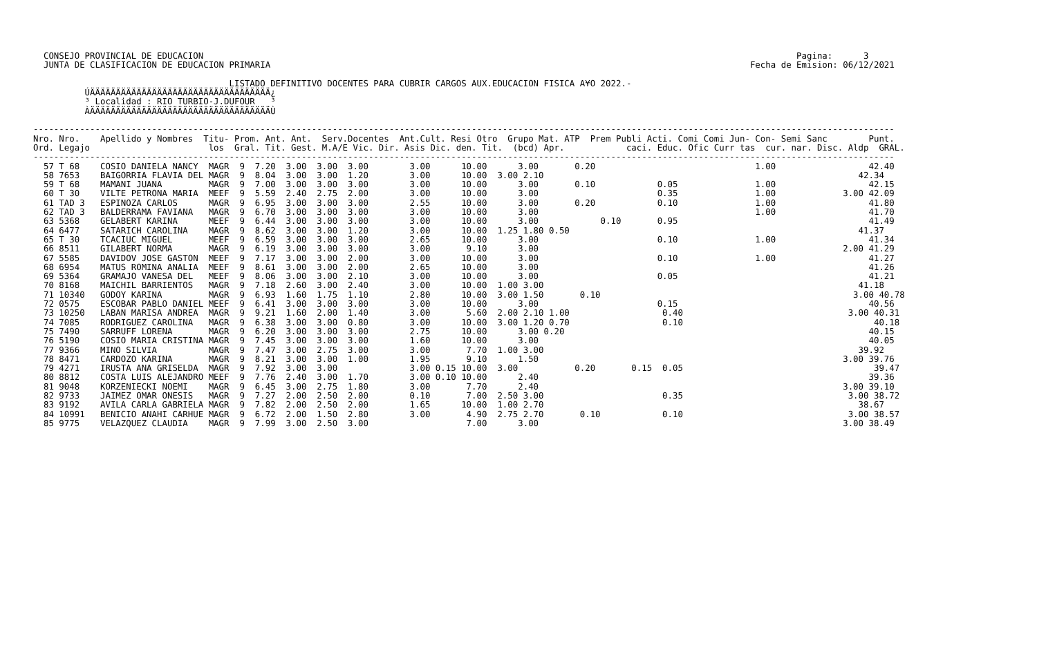CONSEJO PROVINCIAL DE EDUCACION                                                                                                                   Pagina:      3
  JUNTA DE CLASIFICACION DE EDUCACION PRIMARIA                                                                                             Fecha de Emision: 06/12/2021

                                      LISTADO DEFINITIVO DOCENTES PARA CUBRIR CARGOS AUX.EDUCACION FISICA A¥O 2022.-
          ÚÄÄÄÄÄÄÄÄÄÄÄÄÄÄÄÄÄÄÄÄÄÄÄÄÄÄÄÄÄÄÄÄÄÄÄ¿
          ³ Localidad : RIO TURBIO-J.DUFOUR   ³
          ÀÄÄÄÄÄÄÄÄÄÄÄÄÄÄÄÄÄÄÄÄÄÄÄÄÄÄÄÄÄÄÄÄÄÄÄÙ

-----------------------------------------------------------------------------------------------------------------------------------------------------------------------
Nro. Nro.    Apellido y Nombres  Titu- Prom. Ant. Ant.  Serv.Docentes  Ant.Cult. Resi Otro  Grupo Mat. ATP  Prem Publi Acti. Comi Comi Jun- Con- Semi Sanc        Punt.
Ord. Legajo                       los  Gral. Tit. Gest. M.A/E Vic. Dir. Asis Dic. den. Tit.  (bcd) Apr.            caci. Educ. Ofic Curr tas  cur. nar. Disc. Aldp  GRAL.
-----------------------------------------------------------------------------------------------------------------------------------------------------------------------
  57 T 68    COSIO DANIELA NANCY  MAGR  9  7.20  3.00  3.00  3.00        3.00      10.00      3.00       0.20                               1.00                  42.40
  58 7653    BAIGORRIA FLAVIA DEL MAGR  9  8.04  3.00  3.00  1.20        3.00      10.00  3.00 2.10                                                             42.34
  59 T 68    MAMANI JUANA         MAGR  9  7.00  3.00  3.00  3.00        3.00      10.00      3.00       0.10            0.05               1.00                  42.15
  60 T 30    VILTE PETRONA MARIA  MEEF  9  5.59  2.40  2.75  2.00        3.00      10.00      3.00                       0.35               1.00             3.00 42.09
  61 TAD 3   ESPINOZA CARLOS      MAGR  9  6.95  3.00  3.00  3.00        2.55      10.00      3.00       0.20            0.10               1.00                  41.80
  62 TAD 3   BALDERRAMA FAVIANA   MAGR  9  6.70  3.00  3.00  3.00        3.00      10.00      3.00                                          1.00                  41.70
  63 5368    GELABERT KARINA      MEEF  9  6.44  3.00  3.00  3.00        3.00      10.00      3.00            0.10       0.95                                     41.49
  64 6477    SATARICH CAROLINA    MAGR  9  8.62  3.00  3.00  1.20        3.00      10.00  1.25 1.80 0.50                                                        41.37
  65 T 30    TCACIUC MIGUEL       MEEF  9  6.59  3.00  3.00  3.00        2.65      10.00      3.00                       0.10               1.00                  41.34
  66 8511    GILABERT NORMA       MAGR  9  6.19  3.00  3.00  3.00        3.00       9.10      3.00                                                           2.00 41.29
  67 5585    DAVIDOV JOSE GASTON  MEEF  9  7.17  3.00  3.00  2.00        3.00      10.00      3.00                       0.10               1.00                  41.27
  68 6954    MATUS ROMINA ANALIA  MEEF  9  8.61  3.00  3.00  2.00        2.65      10.00      3.00                                                                41.26
  69 5364    GRAMAJO VANESA DEL   MEEF  9  8.06  3.00  3.00  2.10        3.00      10.00      3.00                       0.05                                     41.21
  70 8168    MAICHIL BARRIENTOS   MAGR  9  7.18  2.60  3.00  2.40        3.00      10.00  1.00 3.00                                                             41.18
  71 10340   GODOY KARINA         MAGR  9  6.93  1.60  1.75  1.10        2.80      10.00  3.00 1.50       0.10                                                 3.00 40.78
  72 0575    ESCOBAR PABLO DANIEL MEEF  9  6.41  3.00  3.00  3.00        3.00      10.00      3.00                       0.15                                     40.56
  73 10250   LABAN MARISA ANDREA  MAGR  9  9.21  1.60  2.00  1.40        3.00       5.60  2.00 2.10 1.00                  0.40                                3.00 40.31
  74 7085    RODRIGUEZ CAROLINA   MAGR  9  6.38  3.00  3.00  0.80        3.00      10.00  3.00 1.20 0.70                  0.10                                     40.18
  75 7490    SARRUFF LORENA       MAGR  9  6.20  3.00  3.00  3.00        2.75      10.00      3.00 0.20                                                           40.15
  76 5190    COSIO MARIA CRISTINA MAGR  9  7.45  3.00  3.00  3.00        1.60      10.00      3.00                                                                40.05
  77 9366    MINO SILVIA          MAGR  9  7.47  3.00  2.75  3.00        3.00       7.70  1.00 3.00                                                             39.92
  78 8471    CARDOZO KARINA       MAGR  9  8.21  3.00  3.00  1.00        1.95       9.10      1.50                                                           3.00 39.76
  79 4271    IRUSTA ANA GRISELDA  MAGR  9  7.92  3.00  3.00              3.00 0.15 10.00  3.00           0.20       0.15  0.05                                     39.47
  80 8812    COSTA LUIS ALEJANDRO MEEF  9  7.76  2.40  3.00  1.70        3.00 0.10 10.00      2.40                                                                39.36
  81 9048    KORZENIECKI NOEMI    MAGR  9  6.45  3.00  2.75  1.80        3.00       7.70      2.40                                                           3.00 39.10
  82 9733    JAIMEZ OMAR ONESIS   MAGR  9  7.27  2.00  2.50  2.00        0.10       7.00  2.50 3.00                       0.35                                3.00 38.72
  83 9192    AVILA CARLA GABRIELA MAGR  9  7.82  2.00  2.50  2.00        1.65      10.00  1.00 2.70                                                             38.67
  84 10991   BENICIO ANAHI CARHUE MAGR  9  6.72  2.00  1.50  2.80        3.00       4.90  2.75 2.70       0.10            0.10                                3.00 38.57
  85 9775    VELAZQUEZ CLAUDIA    MAGR  9  7.99  3.00  2.50  3.00                   7.00      3.00                                                           3.00 38.49